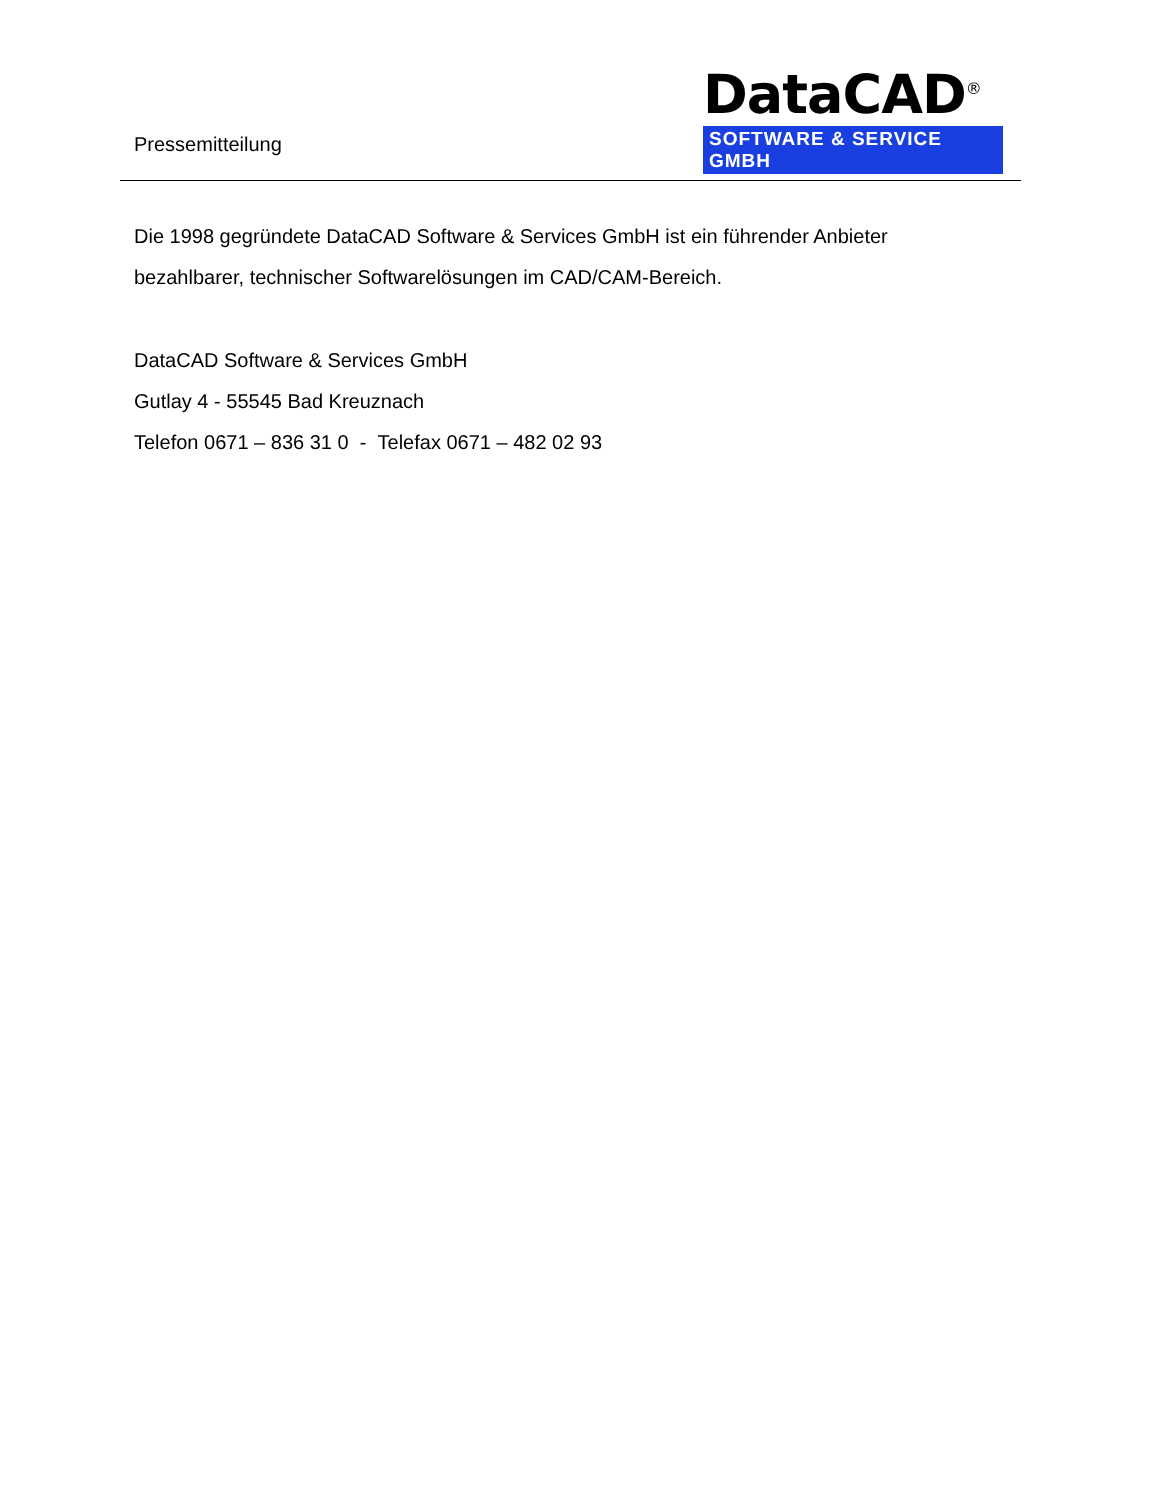Pressemitteilung
DataCAD<sup>®</sup>
SOFTWARE & SERVICE GMBH
Die 1998 gegründete DataCAD Software & Services GmbH ist ein führender Anbieter
bezahlbarer, technischer Softwarelösungen im CAD/CAM-Bereich.
DataCAD Software & Services GmbH
Gutlay 4 - 55545 Bad Kreuznach
Telefon 0671 – 836 31 0 - Telefax 0671 – 482 02 93